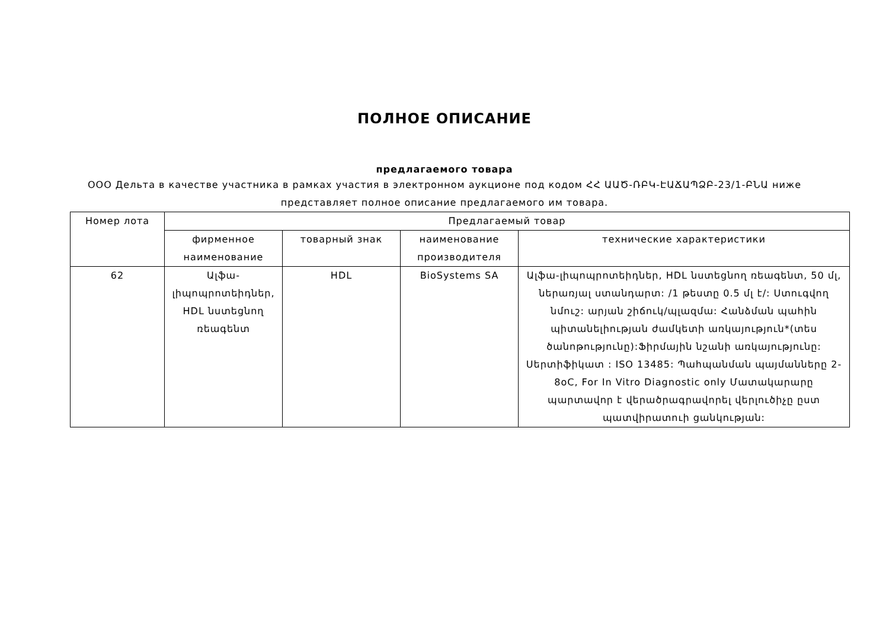ПОЛНОЕ ОПИСАНИЕ
предлагаемого товара
ООО Дельта в качестве участника в рамках участия в электронном аукционе под кодом ՀՀ ԱԱԾ-ՌԲԿ-ԷԱՃԱՊՁԲ-23/1-ԲՆԱ ниже представляет полное описание предлагаемого им товара.
| Номер лота | Предлагаемый товар | | | |
| --- | --- | --- | --- | --- |
| | фирменное наименование | товарный знак | наименование производителя | технические характеристики |
| 62 | Ալֆա-լիպոպրոտեիդներ, HDL նստեցնող ռեագենտ | HDL | BioSystems SA | Ալֆա-լիպոպրոտեիդներ, HDL նստեցնող ռեագենտ, 50 մլ, ներառյալ ստանդարտ: /1 թեստը 0.5 մլ է/: Ստուգվող նմուշ: արյան շիճուկ/պլազմա: Հանձման պահին պիտանելիության ժամկետի առկայություն*(տես ծանոթությունը):Ֆիրմային նշանի առկայությունը: Սերտիֆիկատ : ISO 13485: Պահպանման պայմանները 2-8oC, For In Vitro Diagnostic only Մատակարարը պարտավոր է վերածրագրավորել վերլուծիչը ըստ պատվիրատուի ցանկության: |